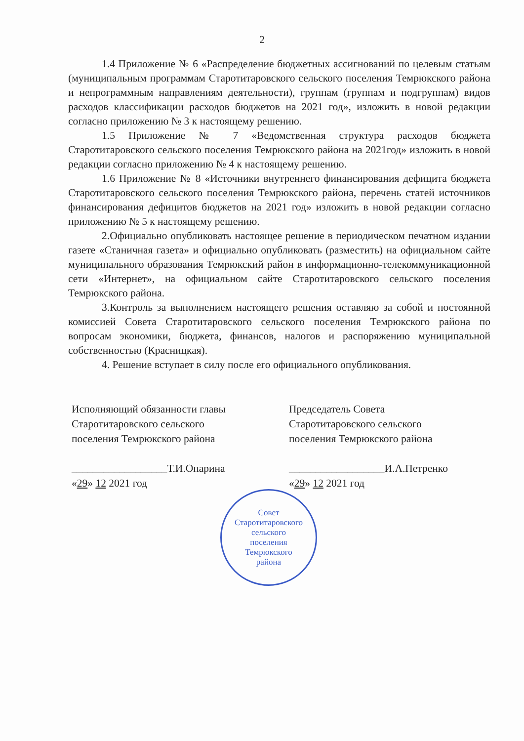2
1.4 Приложение № 6 «Распределение бюджетных ассигнований по целевым статьям (муниципальным программам Старотитаровского сельского поселения Темрюкского района и непрограммным направлениям деятельности), группам (группам и подгруппам) видов расходов классификации расходов бюджетов на 2021 год», изложить в новой редакции согласно приложению № 3 к настоящему решению.
1.5 Приложение № 7 «Ведомственная структура расходов бюджета Старотитаровского сельского поселения Темрюкского района на 2021год» изложить в новой редакции согласно приложению № 4 к настоящему решению.
1.6 Приложение № 8 «Источники внутреннего финансирования дефицита бюджета Старотитаровского сельского поселения Темрюкского района, перечень статей источников финансирования дефицитов бюджетов на 2021 год» изложить в новой редакции согласно приложению № 5 к настоящему решению.
2.Официально опубликовать настоящее решение в периодическом печатном издании газете «Станичная газета» и официально опубликовать (разместить) на официальном сайте муниципального образования Темрюкский район в информационно-телекоммуникационной сети «Интернет», на официальном сайте Старотитаровского сельского поселения Темрюкского района.
3.Контроль за выполнением настоящего решения оставляю за собой и постоянной комиссией Совета Старотитаровского сельского поселения Темрюкского района по вопросам экономики, бюджета, финансов, налогов и распоряжению муниципальной собственностью (Красницкая).
4. Решение вступает в силу после его официального опубликования.
Исполняющий обязанности главы
Старотитаровского сельского
поселения Темрюкского района
__________________Т.И.Опарина
«29» 12 2021 год
Председатель Совета
Старотитаровского сельского
поселения Темрюкского района
__________________И.А.Петренко
«29» 12 2021 год
Совет
Старотитаровского
сельского
поселения
Темрюкского
района